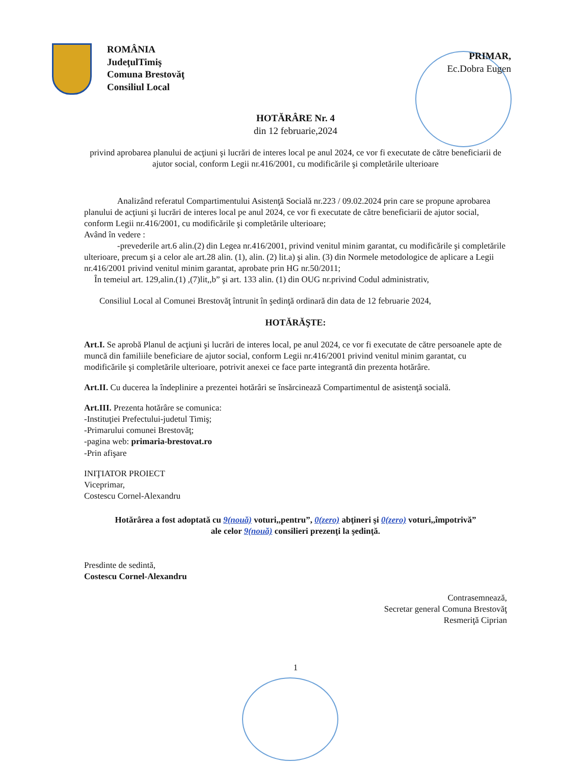ROMÂNIA
JudeţulTimiş
Comuna Brestovăţ
Consiliul Local
PRIMAR,
Ec.Dobra Eugen
HOTĂRÂRE Nr. 4
din 12 februarie,2024
privind aprobarea planului de acţiuni şi lucrări de interes local pe anul 2024, ce vor fi executate de către beneficiarii de ajutor social, conform Legii nr.416/2001, cu modificările şi completările ulterioare
Analizând referatul Compartimentului Asistenţă Socială nr.223 / 09.02.2024 prin care se propune aprobarea planului de acţiuni şi lucrări de interes local pe anul 2024, ce vor fi executate de către beneficiarii de ajutor social, conform Legii nr.416/2001, cu modificările şi completările ulterioare;
Având în vedere :
-prevederile art.6 alin.(2) din Legea nr.416/2001, privind venitul minim garantat, cu modificările şi completările ulterioare, precum şi a celor ale art.28 alin. (1), alin. (2) lit.a) şi alin. (3) din Normele metodologice de aplicare a Legii nr.416/2001 privind venitul minim garantat, aprobate prin HG nr.50/2011;
În temeiul art. 129,alin.(1) ,(7)lit,,b” şi art. 133 alin. (1) din OUG nr.privind Codul administrativ,
Consiliul Local al Comunei Brestovăţ întrunit în şedinţă ordinară din data de 12 februarie 2024,
HOTĂRĂŞTE:
Art.I. Se aprobă Planul de acţiuni şi lucrări de interes local, pe anul 2024, ce vor fi executate de către persoanele apte de muncă din familiile beneficiare de ajutor social, conform Legii nr.416/2001 privind venitul minim garantat, cu modificările şi completările ulterioare, potrivit anexei ce face parte integrantă din prezenta hotărâre.
Art.II. Cu ducerea la îndeplinire a prezentei hotărâri se însărcinează Compartimentul de asistenţă socială.
Art.III. Prezenta hotărâre se comunica:
-Instituţiei Prefectului-judetul Timiş;
-Primarului comunei Brestovăţ;
-pagina web: primaria-brestovat.ro
-Prin afişare
INIŢIATOR PROIECT
Viceprimar,
Costescu Cornel-Alexandru
Hotărârea a fost adoptată cu 9(nouă) voturi,,pentru”, 0(zero) abţineri şi 0(zero) voturi,,împotrivă”
ale celor 9(nouă) consilieri prezenţi la şedinţă.
Presdinte de sedintă,
Costescu Cornel-Alexandru
Contrasemnează,
Secretar general Comuna Brestovăţ
Resmeriţă Ciprian
1